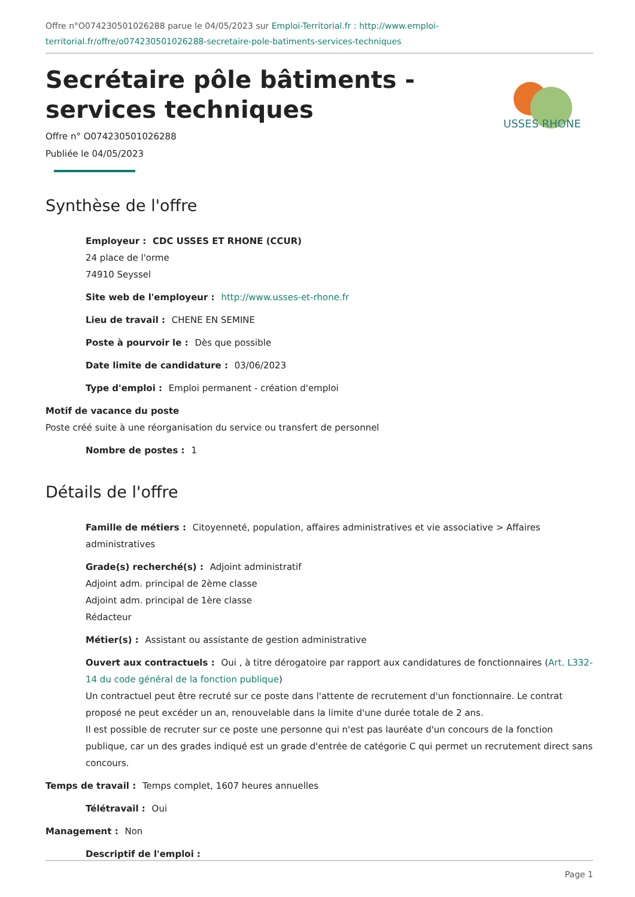Offre n°O074230501026288 parue le 04/05/2023 sur Emploi-Territorial.fr : http://www.emploi-territorial.fr/offre/o074230501026288-secretaire-pole-batiments-services-techniques
USSES RHONE
Secrétaire pôle bâtiments - services techniques
Offre n° O074230501026288
Publiée le 04/05/2023
Synthèse de l'offre
Employeur : CDC USSES ET RHONE (CCUR)
24 place de l'orme
74910 Seyssel
Site web de l'employeur : http://www.usses-et-rhone.fr
Lieu de travail : CHENE EN SEMINE
Poste à pourvoir le : Dès que possible
Date limite de candidature : 03/06/2023
Type d'emploi : Emploi permanent - création d'emploi
Motif de vacance du poste
Poste créé suite à une réorganisation du service ou transfert de personnel
Nombre de postes : 1
Détails de l'offre
Famille de métiers : Citoyenneté, population, affaires administratives et vie associative > Affaires administratives
Grade(s) recherché(s) : Adjoint administratif
Adjoint adm. principal de 2ème classe
Adjoint adm. principal de 1ère classe
Rédacteur
Métier(s) : Assistant ou assistante de gestion administrative
Ouvert aux contractuels : Oui , à titre dérogatoire par rapport aux candidatures de fonctionnaires (Art. L332-14 du code général de la fonction publique)
Un contractuel peut être recruté sur ce poste dans l'attente de recrutement d'un fonctionnaire. Le contrat proposé ne peut excéder un an, renouvelable dans la limite d'une durée totale de 2 ans.
Il est possible de recruter sur ce poste une personne qui n'est pas lauréate d'un concours de la fonction publique, car un des grades indiqué est un grade d'entrée de catégorie C qui permet un recrutement direct sans concours.
Temps de travail : Temps complet, 1607 heures annuelles
Télétravail : Oui
Management : Non
Descriptif de l'emploi :
Page 1